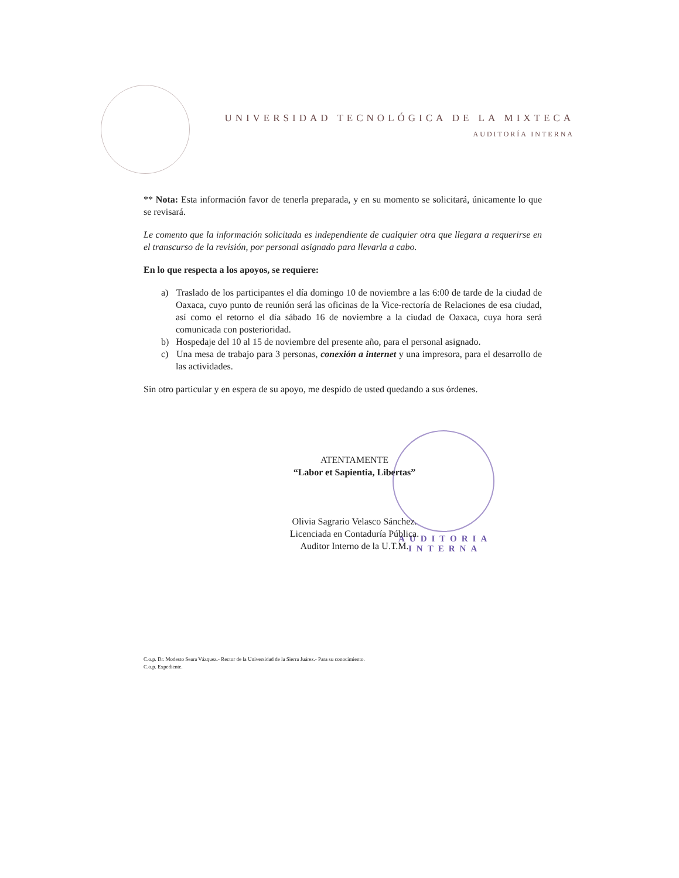UNIVERSIDAD TECNOLÓGICA DE LA MIXTECA
AUDITORÍA INTERNA
AUDITORIA
INTERNA
** Nota: Esta información favor de tenerla preparada, y en su momento se solicitará, únicamente lo que se revisará.
Le comento que la información solicitada es independiente de cualquier otra que llegara a requerirse en el transcurso de la revisión, por personal asignado para llevarla a cabo.
En lo que respecta a los apoyos, se requiere:
a) Traslado de los participantes el día domingo 10 de noviembre a las 6:00 de tarde de la ciudad de Oaxaca, cuyo punto de reunión será las oficinas de la Vice-rectoría de Relaciones de esa ciudad, así como el retorno el día sábado 16 de noviembre a la ciudad de Oaxaca, cuya hora será comunicada con posterioridad.
b) Hospedaje del 10 al 15 de noviembre del presente año, para el personal asignado.
c) Una mesa de trabajo para 3 personas, conexión a internet y una impresora, para el desarrollo de las actividades.
Sin otro particular y en espera de su apoyo, me despido de usted quedando a sus órdenes.
ATENTAMENTE
“Labor et Sapientia, Libertas”
Olivia Sagrario Velasco Sánchez.
Licenciada en Contaduría Pública.
Auditor Interno de la U.T.M.
C.o.p. Dr. Modesto Seara Vázquez.- Rector de la Universidad de la Sierra Juárez.- Para su conocimiento.
C.o.p. Expediente.